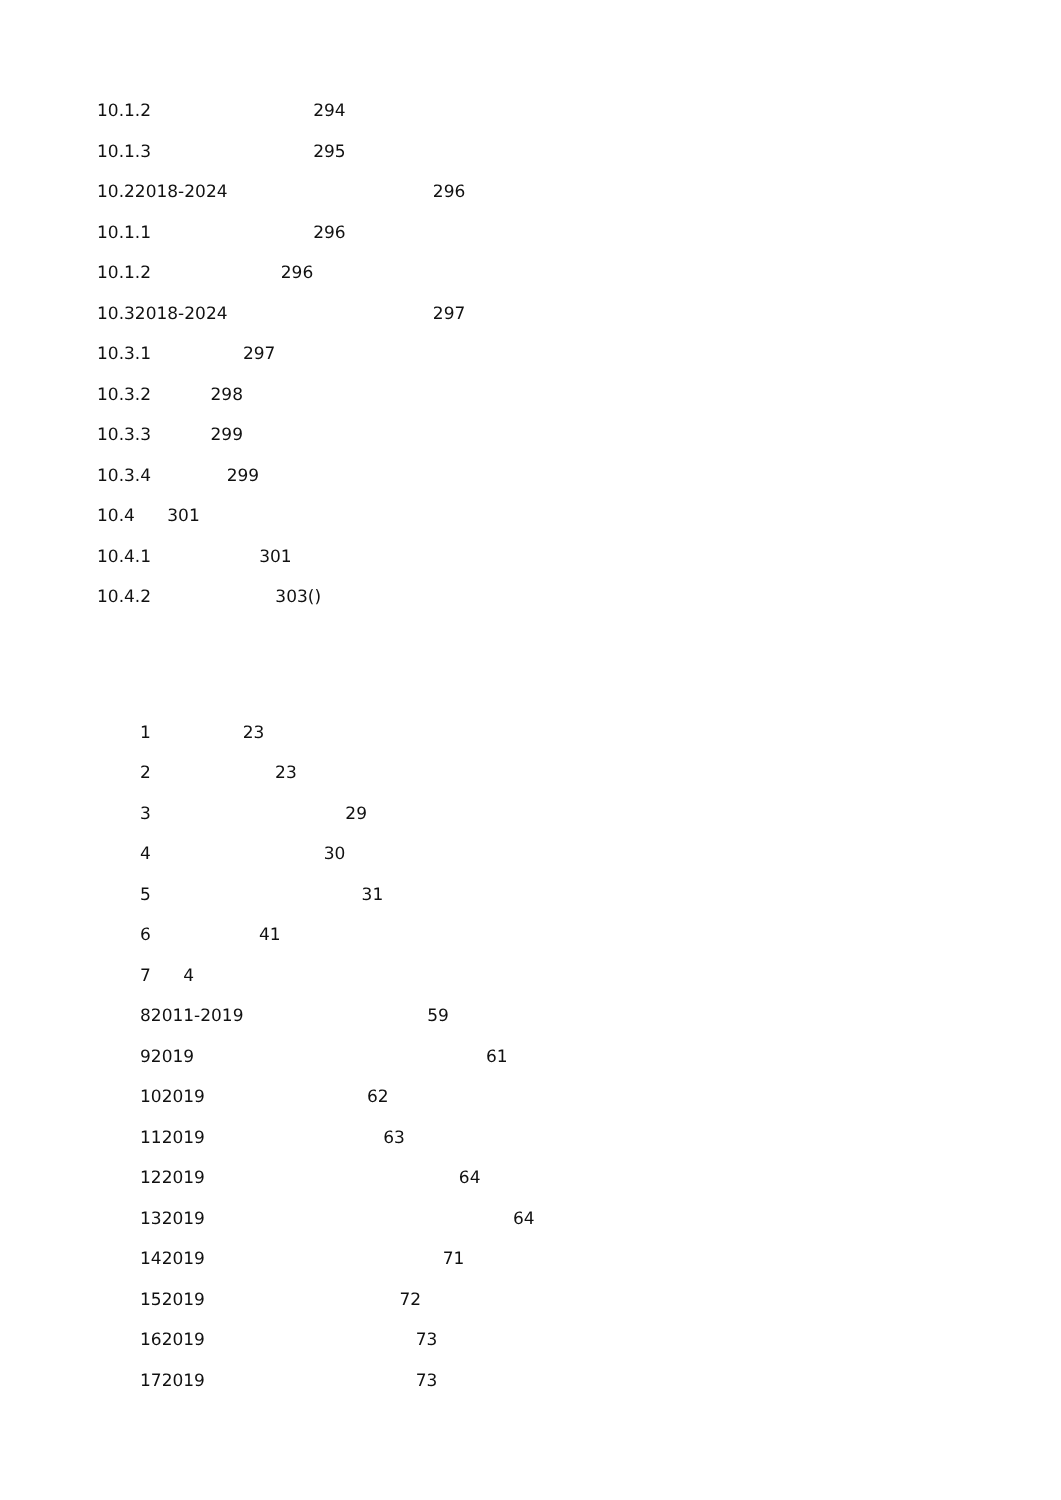10.1.2 294
10.1.3 295
10.22018-2024 296
10.1.1 296
10.1.2 296
10.32018-2024 297
10.3.1 297
10.3.2 298
10.3.3 299
10.3.4 299
10.4 301
10.4.1 301
10.4.2 303()
1 23
2 23
3 29
4 30
5 31
6 41
7 4
82011-2019 59
92019 61
102019 62
112019 63
122019 64
132019 64
142019 71
152019 72
162019 73
172019 73